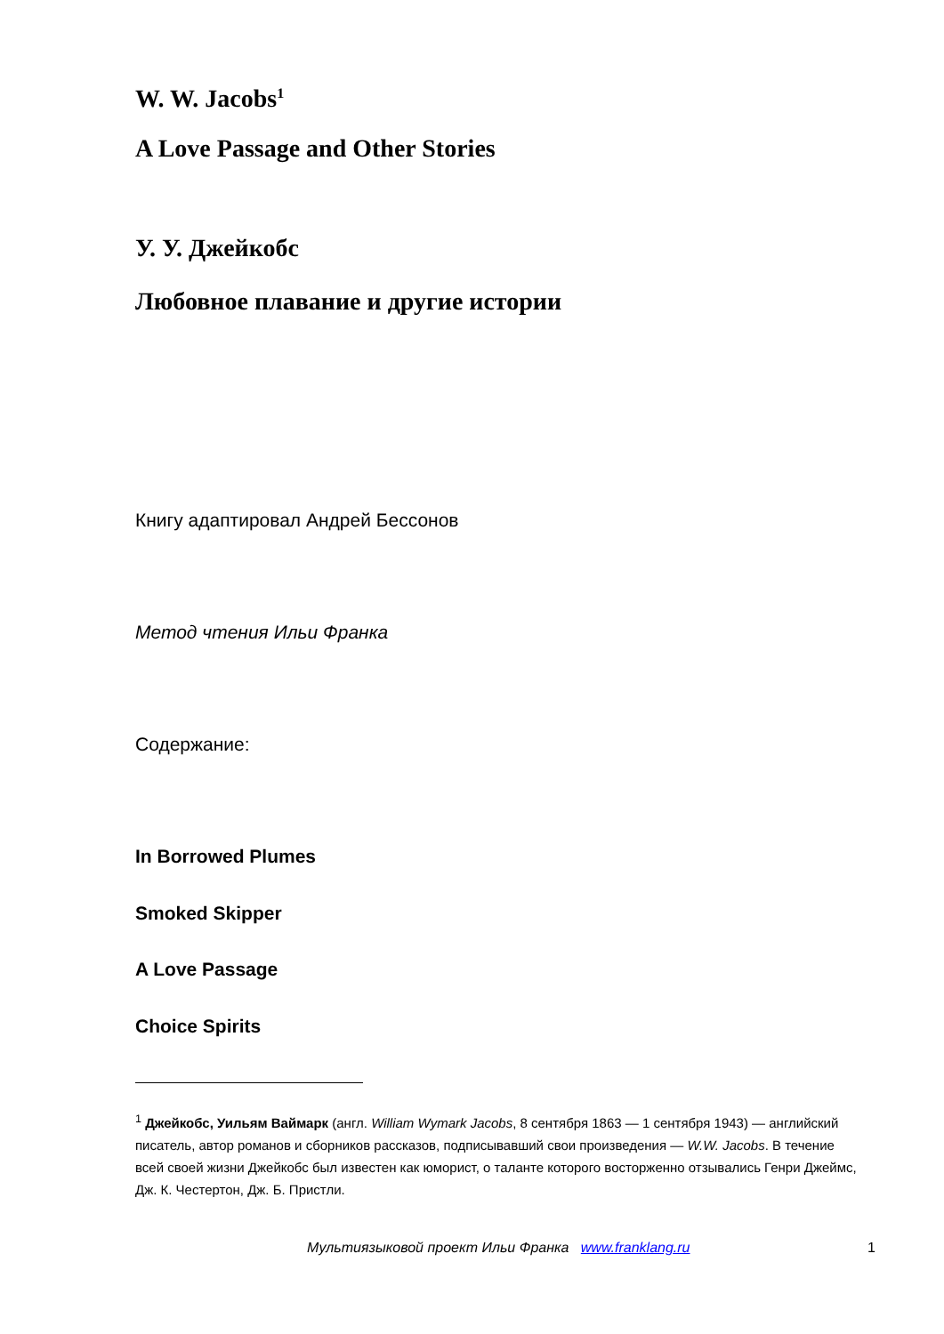W. W. Jacobs<sup>1</sup>
A Love Passage and Other Stories
У. У. Джейкобс
Любовное плавание и другие истории
Книгу адаптировал Андрей Бессонов
Метод чтения Ильи Франка
Содержание:
In Borrowed Plumes
Smoked Skipper
A Love Passage
Choice Spirits
<sup>1</sup> Джейкобс, Уильям Ваймарк (англ. William Wymark Jacobs, 8 сентября 1863 — 1 сентября 1943) — английский писатель, автор романов и сборников рассказов, подписывавший свои произведения — W.W. Jacobs. В течение всей своей жизни Джейкобс был известен как юморист, о таланте которого восторженно отзывались Генри Джеймс, Дж. К. Честертон, Дж. Б. Пристли.
Мультиязыковой проект Ильи Франка www.franklang.ru 1